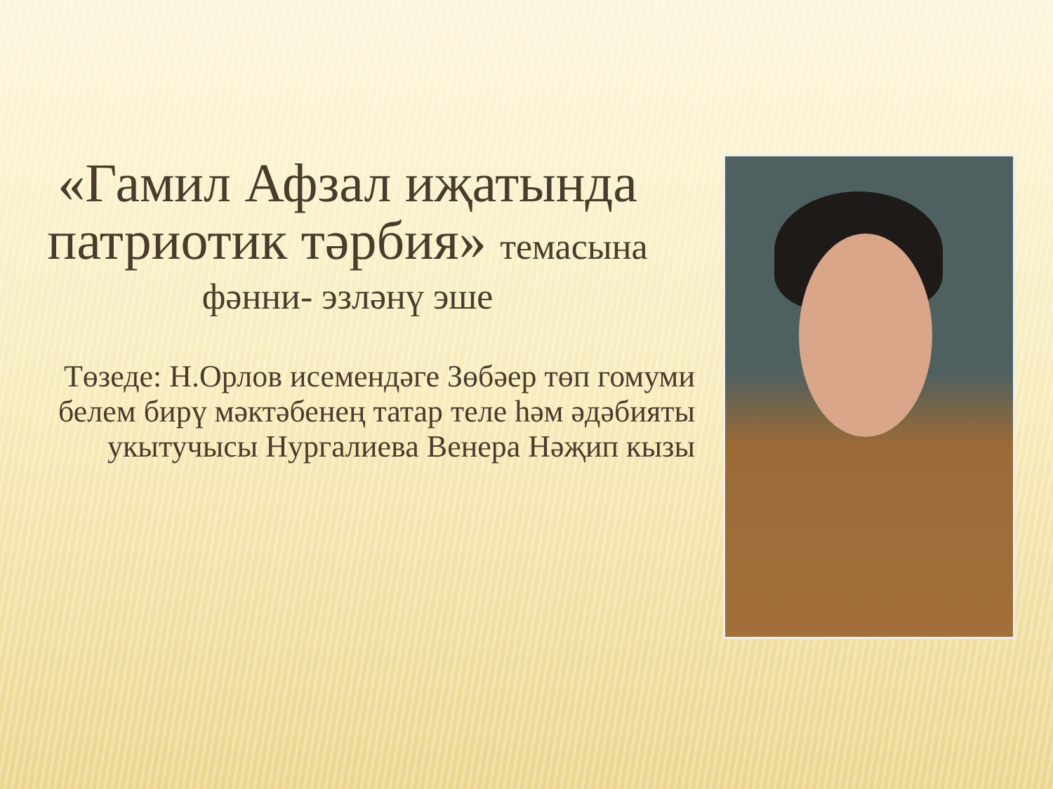«Гамил Афзал иҗатында патриотик тәрбия» темасына
фәнни- эзләнү эше
Төзеде: Н.Орлов исемендәге Зөбәер төп гомуми белем бирү мәктәбенең татар теле һәм әдәбияты укытучысы Нургалиева Венера Нәҗип кызы